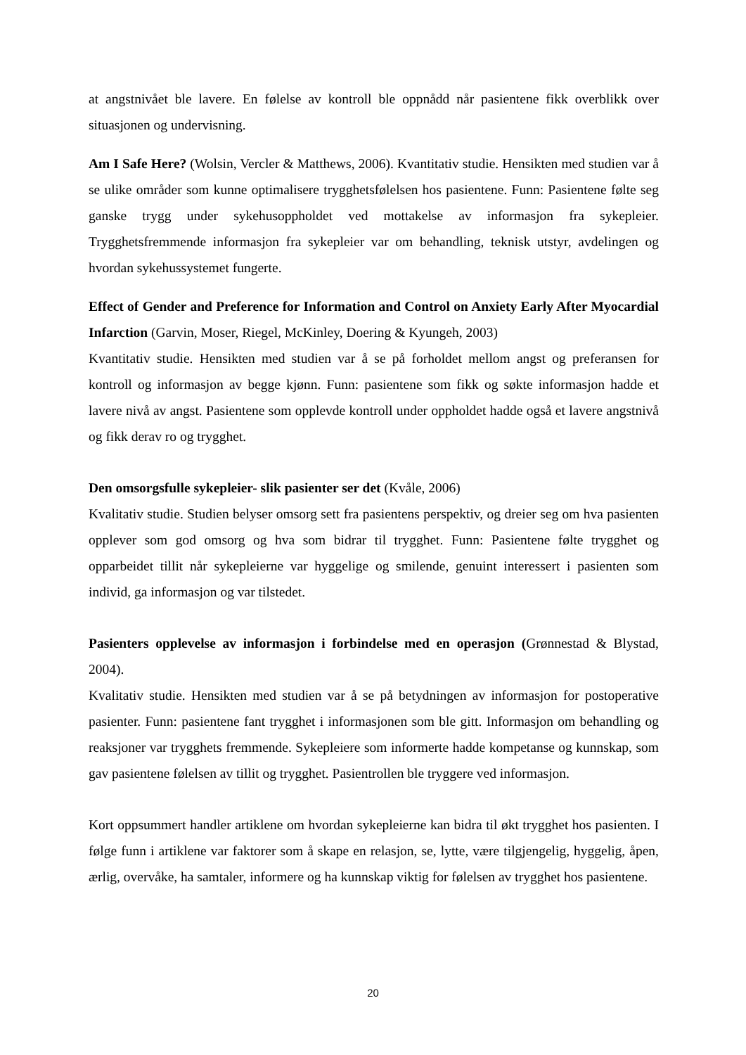at angstnivået ble lavere. En følelse av kontroll ble oppnådd når pasientene fikk overblikk over situasjonen og undervisning.
Am I Safe Here? (Wolsin, Vercler & Matthews, 2006). Kvantitativ studie. Hensikten med studien var å se ulike områder som kunne optimalisere trygghetsfølelsen hos pasientene. Funn: Pasientene følte seg ganske trygg under sykehusoppholdet ved mottakelse av informasjon fra sykepleier. Trygghetsfremmende informasjon fra sykepleier var om behandling, teknisk utstyr, avdelingen og hvordan sykehussystemet fungerte.
Effect of Gender and Preference for Information and Control on Anxiety Early After Myocardial Infarction (Garvin, Moser, Riegel, McKinley, Doering & Kyungeh, 2003)
Kvantitativ studie. Hensikten med studien var å se på forholdet mellom angst og preferansen for kontroll og informasjon av begge kjønn. Funn: pasientene som fikk og søkte informasjon hadde et lavere nivå av angst. Pasientene som opplevde kontroll under oppholdet hadde også et lavere angstnivå og fikk derav ro og trygghet.
Den omsorgsfulle sykepleier- slik pasienter ser det (Kvåle, 2006)
Kvalitativ studie. Studien belyser omsorg sett fra pasientens perspektiv, og dreier seg om hva pasienten opplever som god omsorg og hva som bidrar til trygghet. Funn: Pasientene følte trygghet og opparbeidet tillit når sykepleierne var hyggelige og smilende, genuint interessert i pasienten som individ, ga informasjon og var tilstedet.
Pasienters opplevelse av informasjon i forbindelse med en operasjon (Grønnestad & Blystad, 2004).
Kvalitativ studie. Hensikten med studien var å se på betydningen av informasjon for postoperative pasienter. Funn: pasientene fant trygghet i informasjonen som ble gitt. Informasjon om behandling og reaksjoner var trygghets fremmende. Sykepleiere som informerte hadde kompetanse og kunnskap, som gav pasientene følelsen av tillit og trygghet. Pasientrollen ble tryggere ved informasjon.
Kort oppsummert handler artiklene om hvordan sykepleierne kan bidra til økt trygghet hos pasienten. I følge funn i artiklene var faktorer som å skape en relasjon, se, lytte, være tilgjengelig, hyggelig, åpen, ærlig, overvåke, ha samtaler, informere og ha kunnskap viktig for følelsen av trygghet hos pasientene.
20